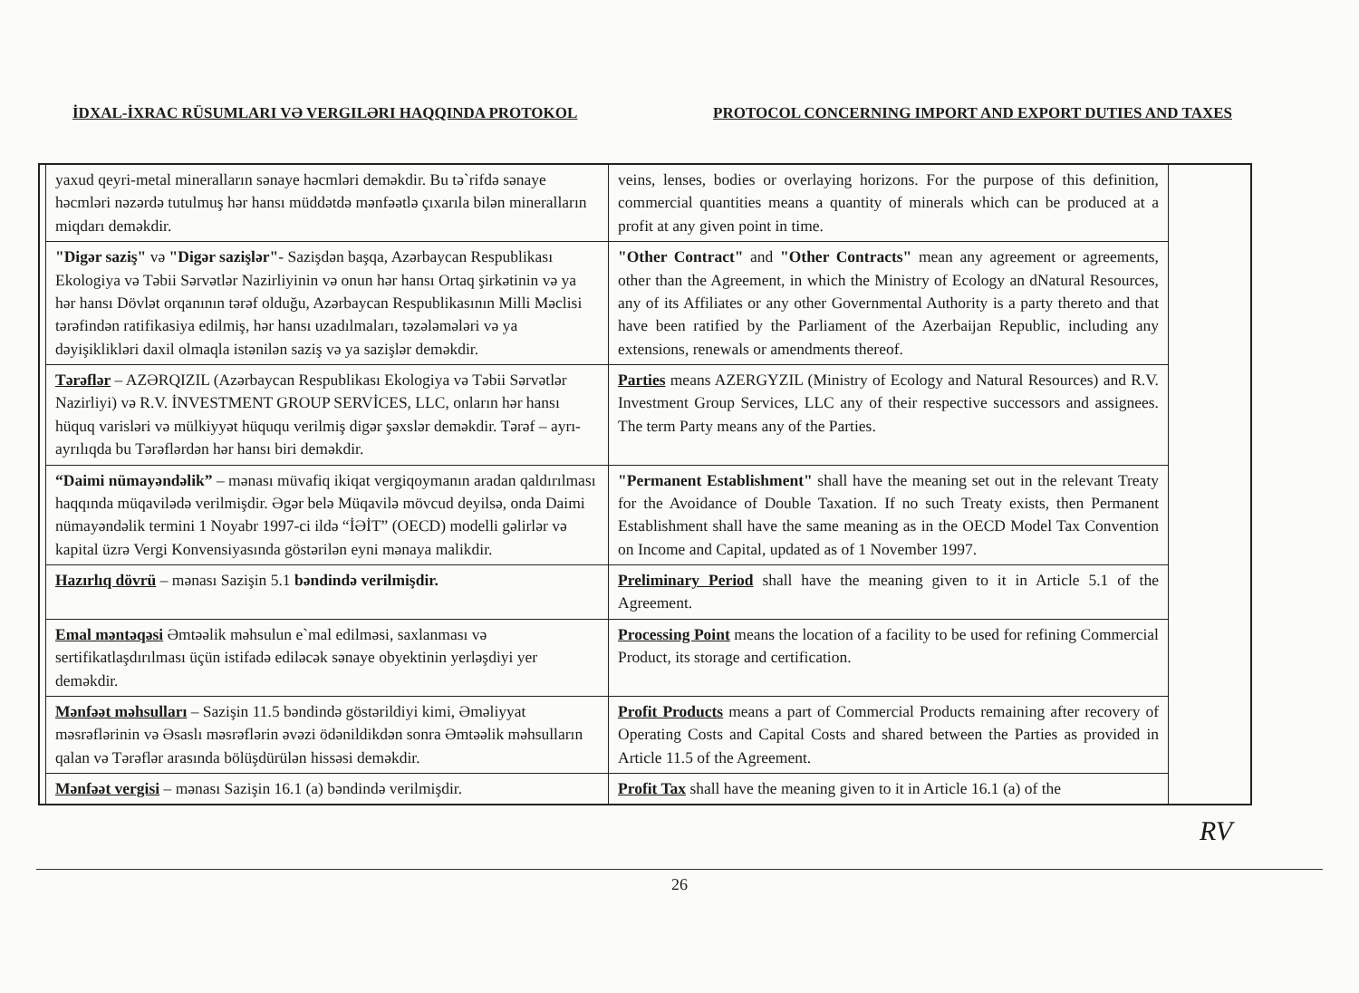İDXAL-İXRAC RÜSUMLARI VƏ VERGILƏRI HAQQINDA PROTOKOL PROTOCOL CONCERNING IMPORT AND EXPORT DUTIES AND TAXES
| | yaxud qeyri-metal mineralların sənaye həcmləri deməkdir. Bu tə`rifdə sənaye həcmləri nəzərdə tutulmuş hər hansı müddətdə mənfəətlə çıxarıla bilən mineralların miqdarı deməkdir. | veins, lenses, bodies or overlaying horizons. For the purpose of this definition, commercial quantities means a quantity of minerals which can be produced at a profit at any given point in time. | |
| | "Digər saziş" və "Digər sazişlər" - Sazişdən başqa, Azərbaycan Respublikası Ekologiya və Təbii Sərvətlər Nazirliyinin və onun hər hansı Ortaq şirkətinin və ya hər hansı Dövlət orqanının tərəf olduğu, Azərbaycan Respublikasının Milli Məclisi tərəfindən ratifikasiya edilmiş, hər hansı uzadılmaları, təzələmələri və ya dəyişiklikləri daxil olmaqla istənilən saziş və ya sazişlər deməkdir. | "Other Contract" and "Other Contracts" mean any agreement or agreements, other than the Agreement, in which the Ministry of Ecology an dNatural Resources, any of its Affiliates or any other Governmental Authority is a party thereto and that have been ratified by the Parliament of the Azerbaijan Republic, including any extensions, renewals or amendments thereof. | |
| | Tərəflər – AZƏRQIZIL (Azərbaycan Respublikası Ekologiya və Təbii Sərvətlər Nazirliyi) və R.V. İNVESTMENT GROUP SERVİCES, LLC, onların hər hansı hüquq varisləri və mülkiyyət hüququ verilmiş digər şəxslər deməkdir. Tərəf – ayrı-ayrılıqda bu Tərəflərdən hər hansı biri deməkdir. | Parties means AZERGYZIL (Ministry of Ecology and Natural Resources) and R.V. Investment Group Services, LLC any of their respective successors and assignees. The term Party means any of the Parties. | |
| | “Daimi nümayəndəlik” – mənası müvafiq ikiqat vergiqoymanın aradan qaldırılması haqqında müqavilədə verilmişdir. Əgər belə Müqavilə mövcud deyilsə, onda Daimi nümayəndəlik termini 1 Noyabr 1997-ci ildə “İƏİT” (OECD) modelli gəlirlər və kapital üzrə Vergi Konvensiyasında göstərilən eyni mənaya malikdir. | "Permanent Establishment" shall have the meaning set out in the relevant Treaty for the Avoidance of Double Taxation. If no such Treaty exists, then Permanent Establishment shall have the same meaning as in the OECD Model Tax Convention on Income and Capital, updated as of 1 November 1997. | |
| | Hazırlıq dövrü – mənası Sazişin 5.1 bəndində verilmişdir. | Preliminary Period shall have the meaning given to it in Article 5.1 of the Agreement. | |
| | Emal məntəqəsi Əmtəəlik məhsulun e`mal edilməsi, saxlanması və sertifikatlaşdırılması üçün istifadə ediləcək sənaye obyektinin yerləşdiyi yer deməkdir. | Processing Point means the location of a facility to be used for refining Commercial Product, its storage and certification. | |
| | Mənfəət məhsulları – Sazişin 11.5 bəndində göstərildiyi kimi, Əməliyyat məsrəflərinin və Əsaslı məsrəflərin əvəzi ödənildikdən sonra Əmtəəlik məhsulların qalan və Tərəflər arasında bölüşdürülən hissəsi deməkdir. | Profit Products means a part of Commercial Products remaining after recovery of Operating Costs and Capital Costs and shared between the Parties as provided in Article 11.5 of the Agreement. | |
| | Mənfəət vergisi – mənası Sazişin 16.1 (a) bəndində verilmişdir. | Profit Tax shall have the meaning given to it in Article 16.1 (a) of the | |
RV
26